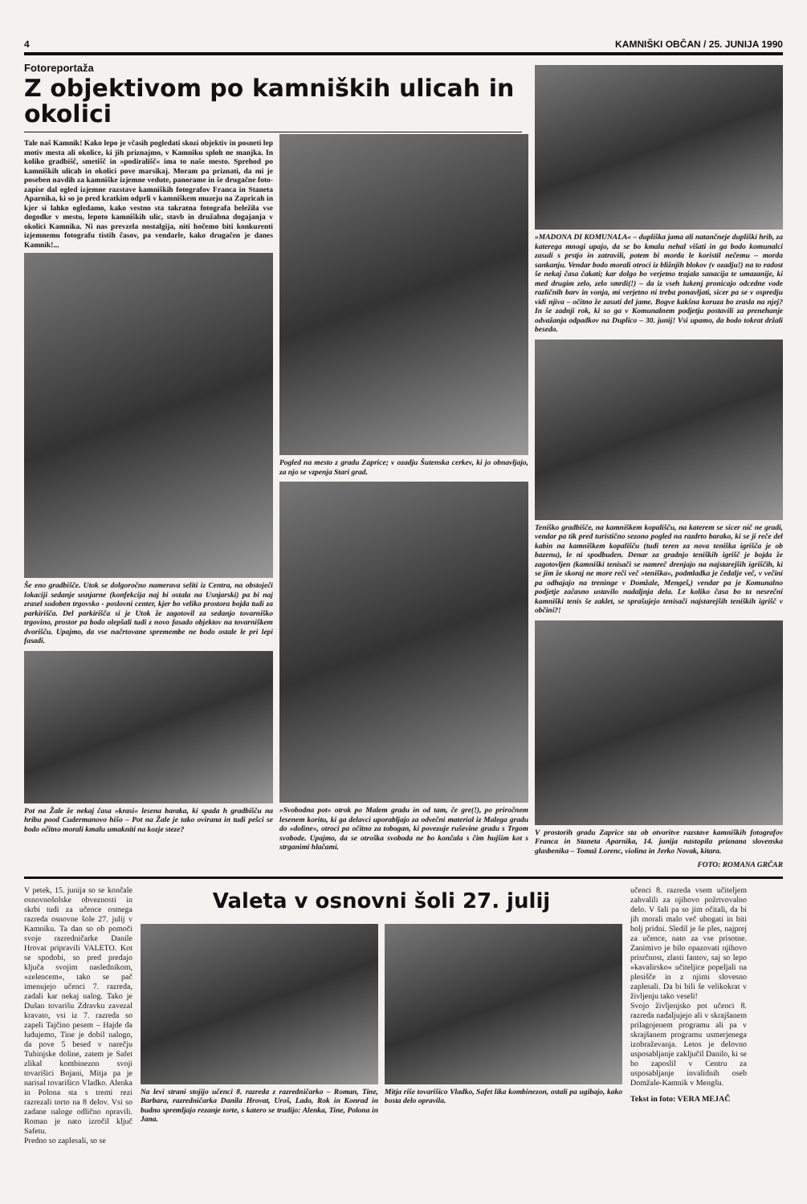4 KAMNIŠKI OBČAN / 25. JUNIJA 1990
Fotoreportaža
Z objektivom po kamniških ulicah in okolici
Tale naš Kamnik! Kako lepo je včasih pogledati skozi objektiv in posneti lep motiv mesta ali okolice, ki jih priznajmo, v Kamniku sploh ne manjka. In koliko gradbišč, smetišč in »podirališč« ima to naše mesto. Sprehod po kamniških ulicah in okolici pove marsikaj. Moram pa priznati, da mi je poseben navdih za kamniške izjemne vedute, panorame in še drugačne foto-zapise dal ogled izjemne razstave kamniških fotografov Franca in Staneta Aparnika, ki so jo pred kratkim odprli v kamniškem muzeju na Zapricah in kjer si lahko ogledamo, kako vestno sta takratna fotografa beležila vse dogodke v mestu, lepoto kamniških ulic, stavb in družabna dogajanja v okolici Kamnika. Ni nas prevzela nostalgija, niti hočemo biti konkurenti izjemnemu fotografu tistih časov, pa vendarle, kako drugačen je danes Kamnik!...
Še eno gradbišče. Utok se dolgoročno namerava seliti iz Centra, na obstoječi lokaciji sedanje usnjarne (konfekcija naj bi ostala na Usnjarski) pa bi naj zrasel sodoben trgovsko - poslovni center, kjer bo veliko prostora bojda tudi za parkirišča. Del parkirišča si je Utok že zagotovil za sedanjo tovarniško trgovino, prostor pa bodo olepšali tudi z novo fasado objektov na tovarniškem dvorišču. Upajmo, da vse načrtovane spremembe ne bodo ostale le pri lepi fasadi.
Pot na Žale že nekaj časa »krasi« lesena baraka, ki spada h gradbišču na hribu pood Cudermanovo hišo – Pot na Žale je tako ovirana in tudi pešci se bodo očitno morali kmalu umakniti na kozje steze?
Pogled na mesto z gradu Zaprice; v ozadju Šutenska cerkev, ki jo obnavljajo, za njo se vzpenja Stari grad.
»Svobodna pot« otrok po Malem gradu in od tam, če gre(!), po priročnem lesenem koritu, ki ga delavci uporabljajo za odvečni material iz Malega gradu do »doline«, otroci pa očitno za tobogan, ki povezuje ruševine gradu s Trgom svobode. Upajmo, da se otroška svoboda ne bo končala s čim hujšim kot s strganimi hlačami.
»MADONA DI KOMUNALA« – dupliška jama ali natančneje dupliški hrib, za katerega mnogi upajo, da se bo kmalu nehal višati in ga bodo komunalci zasuli s prstjo in zatravili, potem bi morda le koristil nečemu – morda sankanju. Vendar bodo morali otroci iz bližnjih blokov (v ozadju!) na to radost še nekaj časa čakati; kar dolgo bo verjetno trajala sanacija te umazanije, ki med drugim zelo, zelo smrdi(!) – da iz vseh lukenj pronicajo odcedne vode različnih barv in vonja, mi verjetno ni treba ponavljati, sicer pa se v ospredju vidi njiva – očitno že zasuti del jame. Bogve kakšna koruza bo zrasla na njej? In še zadnji rok, ki so ga v Komunalnem podjetju postavili za prenehanje odvažanja odpadkov na Duplico – 30. junij! Vsi upamo, da bodo tokrat držali besedo.
Teniško gradbišče, na kamniškem kopališču, na katerem se sicer nič ne gradi, vendar pa tik pred turistično sezono pogled na razdrto barako, ki se ji reče del kabin na kamniškem kopališču (tudi teren za nova teniška igrišča je ob bazenu), le ni spodbuden. Denar za gradnjo teniških igrišč je bojda že zagotovljen (kamniški tenisači se namreč drenjajo na najstarejših igriščih, ki se jim že skoraj ne more reči več »teniška«, podmladka je čedalje več, v večini pa odhajajo na treninge v Domžale, Mengeš,) vendar pa je Komunalno podjetje začasno ustavilo nadaljnja dela. Le koliko časa bo ta nesrečni kamniški tenis še zaklet, se sprašujejo tenisači najstarejših teniških igrišč v občini?!
V prostorih gradu Zaprice sta ob otvoritve razstave kamniških fotografov Franca in Staneta Aparnika, 14. junija nastopila priznana slovenska glasbenika – Tomaž Lorenc, violina in Jerko Novak, kitara.
FOTO: ROMANA GRČAR
V petek, 15. junija so se končale osnovnošolske obveznosti in skrbi tudi za učence osmega razreda osnovne šole 27. julij v Kamniku. Ta dan so ob pomoči svoje razredničarke Danile Hrovat pripravili VALETO. Kot se spodobi, so pred predajo ključa svojim naslednikom, »zelencem«, tako se pač imenujejo učenci 7. razreda, zadali kar nekaj nalog. Tako je Dušan tovarišu Zdravku zavezal kravato, vsi iz 7. razreda so zapeli Tajčino pesem – Hajde da ludujemo, Tine je dobil nalogo, da pove 5 besed v narečju Tuhinjske doline, zatem je Safet zlikal kombinezon svoji tovarišici Bojani, Mitja pa je narisal tovarišico Vladko. Alenka in Polona sta s tremi rezi razrezali torto na 8 delov. Vsi so zadane naloge odlično opravili. Roman je nato izročil ključ Safetu.
Predno so zaplesali, so se
Valeta v osnovni šoli 27. julij
Na levi strani stojijo učenci 8. razreda z razredničarko – Roman, Tine, Barbara, razredničarka Danila Hrovat, Uroš, Lado, Rok in Konrad in budno spremljajo rezanje torte, s katero se trudijo: Alenka, Tine, Polona in Jana.
Mitja riše tovarišico Vladko, Safet lika kombinezon, ostali pa ugibajo, kako bosta delo opravila.
učenci 8. razreda vsem učiteljem zahvalili za njihovo požrtvovalno delo. V šali pa so jim očitali, da bi jih morali malo več ubogati in biti bolj pridni. Sledil je še ples, najprej za učence, nato za vse prisotne. Zanimivo je bilo opazovati njihovo prisrčnost, zlasti fantov, saj so lepo »kavalirsko« učiteljice popeljali na plesišče in z njimi slovesno zaplesali. Da bi bili še velikokrat v življenju tako veseli!
Svojo življenjsko pot učenci 8. razreda nadaljujejo ali v skrajšanem prilagojenem programu ali pa v skrajšanem programu usmerjenega izobraževanja. Letos je delovno usposabljanje zaključil Danilo, ki se bo zaposlil v Centru za usposabljanje invalidnih oseb Domžale-Kamnik v Mengšu.
Tekst in foto: VERA MEJAČ